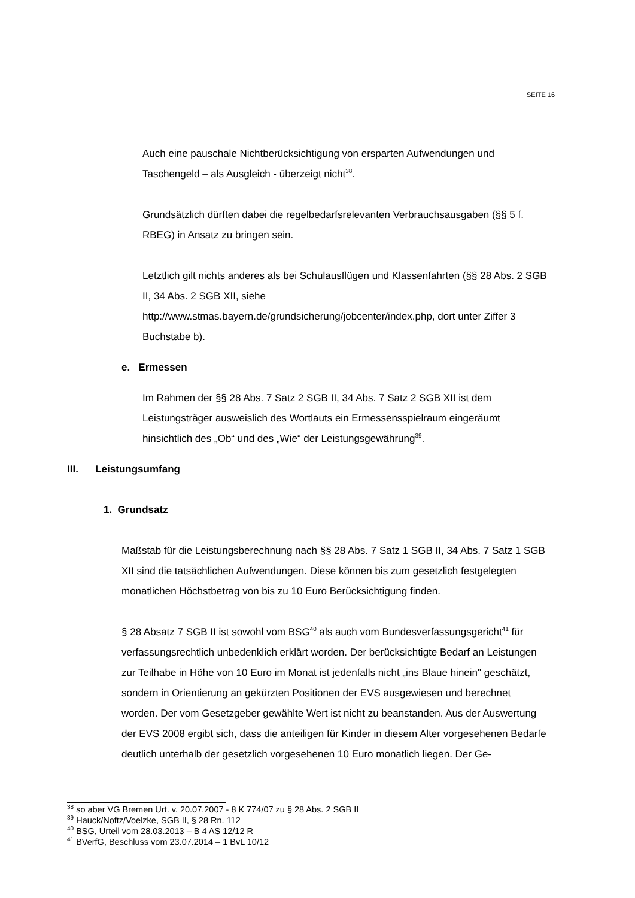SEITE 16
Auch eine pauschale Nichtberücksichtigung von ersparten Aufwendungen und Taschengeld – als Ausgleich - überzeigt nicht<sup>38</sup>.
Grundsätzlich dürften dabei die regelbedarfsrelevanten Verbrauchsausgaben (§§ 5 f. RBEG) in Ansatz zu bringen sein.
Letztlich gilt nichts anderes als bei Schulausflügen und Klassenfahrten (§§ 28 Abs. 2 SGB II, 34 Abs. 2 SGB XII, siehe http://www.stmas.bayern.de/grundsicherung/jobcenter/index.php, dort unter Ziffer 3 Buchstabe b).
e. Ermessen
Im Rahmen der §§ 28 Abs. 7 Satz 2 SGB II, 34 Abs. 7 Satz 2 SGB XII ist dem Leistungsträger ausweislich des Wortlauts ein Ermessensspielraum eingeräumt hinsichtlich des „Ob“ und des „Wie“ der Leistungsgewährung<sup>39</sup>.
III. Leistungsumfang
1. Grundsatz
Maßstab für die Leistungsberechnung nach §§ 28 Abs. 7 Satz 1 SGB II, 34 Abs. 7 Satz 1 SGB XII sind die tatsächlichen Aufwendungen. Diese können bis zum gesetzlich festgelegten monatlichen Höchstbetrag von bis zu 10 Euro Berücksichtigung finden.
§ 28 Absatz 7 SGB II ist sowohl vom BSG<sup>40</sup> als auch vom Bundesverfassungsgericht<sup>41</sup> für verfassungsrechtlich unbedenklich erklärt worden. Der berücksichtigte Bedarf an Leistungen zur Teilhabe in Höhe von 10 Euro im Monat ist jedenfalls nicht „ins Blaue hinein" geschätzt, sondern in Orientierung an gekürzten Positionen der EVS ausgewiesen und berechnet worden. Der vom Gesetzgeber gewählte Wert ist nicht zu beanstanden. Aus der Auswertung der EVS 2008 ergibt sich, dass die anteiligen für Kinder in diesem Alter vorgesehenen Bedarfe deutlich unterhalb der gesetzlich vorgesehenen 10 Euro monatlich liegen. Der Ge-
<sup>38</sup> so aber VG Bremen Urt. v. 20.07.2007 - 8 K 774/07 zu § 28 Abs. 2 SGB II
<sup>39</sup> Hauck/Noftz/Voelzke, SGB II, § 28 Rn. 112
<sup>40</sup> BSG, Urteil vom 28.03.2013 – B 4 AS 12/12 R
<sup>41</sup> BVerfG, Beschluss vom 23.07.2014 – 1 BvL 10/12